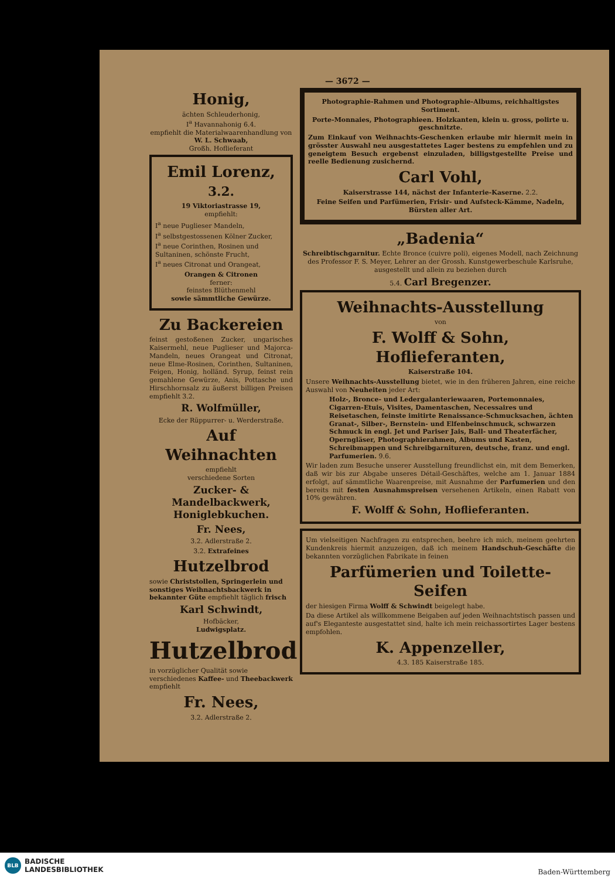— 3672 —
Honig,
ächten Schleuderhonig,
I<sup>a</sup> Havannahonig 6.4.
empfiehlt die Materialwaarenhandlung von
W. L. Schwaab,
Großh. Hoflieferant
Emil Lorenz, 3.2.
19 Viktoriastrasse 19,
empfiehlt:
I<sup>a</sup> neue Puglieser Mandeln,
I<sup>a</sup> selbstgestossenen Kölner Zucker,
I<sup>a</sup> neue Corinthen, Rosinen und Sultaninen, schönste Frucht,
I<sup>a</sup> neues Citronat und Orangeat,
Orangen & Citronen
ferner:
feinstes Blüthenmehl
sowie sämmtliche Gewürze.
Zu Backereien
feinst gestoßenen Zucker, ungarisches Kaisermehl, neue Puglieser und Majorca-Mandeln, neues Orangeat und Citronat, neue Elme-Rosinen, Corinthen, Sultaninen, Feigen, Honig, holländ. Syrup, feinst rein gemahlene Gewürze, Anis, Pottasche und Hirschhornsalz zu äußerst billigen Preisen empfiehlt 3.2.
R. Wolfmüller,
Ecke der Rüppurrer- u. Werderstraße.
Auf Weihnachten
empfiehlt
verschiedene Sorten
Zucker- & Mandelbackwerk, Honiglebkuchen.
Fr. Nees,
3.2. Adlerstraße 2.
3.2. Extrafeines
Hutzelbrod
sowie Christstollen, Springerlein und sonstiges Weihnachtsbackwerk in bekannter Güte empfiehlt täglich frisch
Karl Schwindt,
Hofbäcker,
Ludwigsplatz.
Hutzelbrod
in vorzüglicher Qualität sowie verschiedenes Kaffee- und Theebackwerk empfiehlt
Fr. Nees,
3.2. Adlerstraße 2.
Photographie-Rahmen und Photographie-Albums, reichhaltigstes Sortiment.
Porte-Monnaies, Photographieen. Holzkanten, klein u. gross, polirte u. geschnitzte.
Zum Einkauf von Weihnachts-Geschenken erlaube mir hiermit mein in grösster Auswahl neu ausgestattetes Lager bestens zu empfehlen und zu geneigtem Besuch ergebenst einzuladen, billigstgestellte Preise und reelle Bedienung zusichernd.
Carl Vohl,
Kaiserstrasse 144, nächst der Infanterie-Kaserne. 2.2.
Feine Seifen und Parfümerien, Frisir- und Aufsteck-Kämme, Nadeln, Bürsten aller Art.
„Badenia“
Schreibtischgarnitur. Echte Bronce (cuivre poli), eigenes Modell, nach Zeichnung des Professor F. S. Meyer, Lehrer an der Grossh. Kunstgewerbeschule Karlsruhe, ausgestellt und allein zu beziehen durch
5.4. Carl Bregenzer.
Weihnachts-Ausstellung
von
F. Wolff & Sohn, Hoflieferanten,
Kaiserstraße 104.
Unsere Weihnachts-Ausstellung bietet, wie in den früheren Jahren, eine reiche Auswahl von Neuheiten jeder Art:
Holz-, Bronce- und Ledergalanteriewaaren, Portemonnaies, Cigarren-Etuis, Visites, Damentaschen, Necessaires und Reisetaschen, feinste imitirte Renaissance-Schmucksachen, ächten Granat-, Silber-, Bernstein- und Elfenbeinschmuck, schwarzen Schmuck in engl. Jet und Pariser Jais, Ball- und Theaterfächer, Operngläser, Photographierahmen, Albums und Kasten, Schreibmappen und Schreibgarnituren, deutsche, franz. und engl. Parfumerien. 9.6.
Wir laden zum Besuche unserer Ausstellung freundlichst ein, mit dem Bemerken, daß wir bis zur Abgabe unseres Détail-Geschäftes, welche am 1. Januar 1884 erfolgt, auf sämmtliche Waarenpreise, mit Ausnahme der Parfumerien und den bereits mit festen Ausnahmspreisen versehenen Artikeln, einen Rabatt von 10% gewähren.
F. Wolff & Sohn, Hoflieferanten.
Um vielseitigen Nachfragen zu entsprechen, beehre ich mich, meinem geehrten Kundenkreis hiermit anzuzeigen, daß ich meinem Handschuh-Geschäfte die bekannten vorzüglichen Fabrikate in feinen
Parfümerien und Toilette-Seifen
der hiesigen Firma Wolff & Schwindt beigelegt habe.
Da diese Artikel als willkommene Beigaben auf jeden Weihnachtstisch passen und auf's Eleganteste ausgestattet sind, halte ich mein reichassortirtes Lager bestens empfohlen.
K. Appenzeller,
4.3. 185 Kaiserstraße 185.
BLB
BADISCHE
LANDESBIBLIOTHEK
Baden-Württemberg